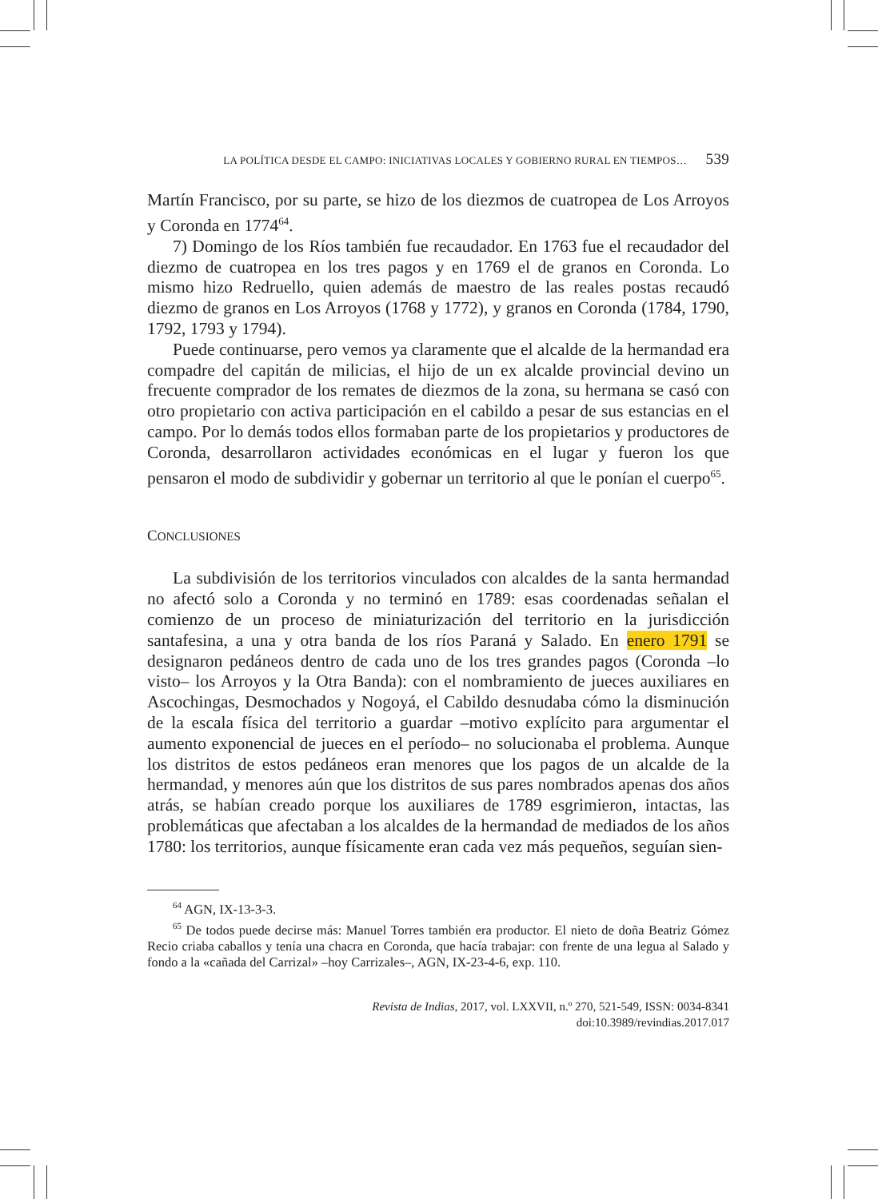LA POLÍTICA DESDE EL CAMPO: INICIATIVAS LOCALES Y GOBIERNO RURAL EN TIEMPOS… 539
Martín Francisco, por su parte, se hizo de los diezmos de cuatropea de Los Arroyos y Coronda en 1774<sup>64</sup>.
7) Domingo de los Ríos también fue recaudador. En 1763 fue el recaudador del diezmo de cuatropea en los tres pagos y en 1769 el de granos en Coronda. Lo mismo hizo Redruello, quien además de maestro de las reales postas recaudó diezmo de granos en Los Arroyos (1768 y 1772), y granos en Coronda (1784, 1790, 1792, 1793 y 1794).
Puede continuarse, pero vemos ya claramente que el alcalde de la hermandad era compadre del capitán de milicias, el hijo de un ex alcalde provincial devino un frecuente comprador de los remates de diezmos de la zona, su hermana se casó con otro propietario con activa participación en el cabildo a pesar de sus estancias en el campo. Por lo demás todos ellos formaban parte de los propietarios y productores de Coronda, desarrollaron actividades económicas en el lugar y fueron los que pensaron el modo de subdividir y gobernar un territorio al que le ponían el cuerpo<sup>65</sup>.
CONCLUSIONES
La subdivisión de los territorios vinculados con alcaldes de la santa hermandad no afectó solo a Coronda y no terminó en 1789: esas coordenadas señalan el comienzo de un proceso de miniaturización del territorio en la jurisdicción santafesina, a una y otra banda de los ríos Paraná y Salado. En enero 1791 se designaron pedáneos dentro de cada uno de los tres grandes pagos (Coronda –lo visto– los Arroyos y la Otra Banda): con el nombramiento de jueces auxiliares en Ascochingas, Desmochados y Nogoyá, el Cabildo desnudaba cómo la disminución de la escala física del territorio a guardar –motivo explícito para argumentar el aumento exponencial de jueces en el período– no solucionaba el problema. Aunque los distritos de estos pedáneos eran menores que los pagos de un alcalde de la hermandad, y menores aún que los distritos de sus pares nombrados apenas dos años atrás, se habían creado porque los auxiliares de 1789 esgrimieron, intactas, las problemáticas que afectaban a los alcaldes de la hermandad de mediados de los años 1780: los territorios, aunque físicamente eran cada vez más pequeños, seguían sien-
<sup>64</sup> AGN, IX-13-3-3.
<sup>65</sup> De todos puede decirse más: Manuel Torres también era productor. El nieto de doña Beatriz Gómez Recio criaba caballos y tenía una chacra en Coronda, que hacía trabajar: con frente de una legua al Salado y fondo a la «cañada del Carrizal» –hoy Carrizales–, AGN, IX-23-4-6, exp. 110.
Revista de Indias, 2017, vol. LXXVII, n.º 270, 521-549, ISSN: 0034-8341
doi:10.3989/revindias.2017.017